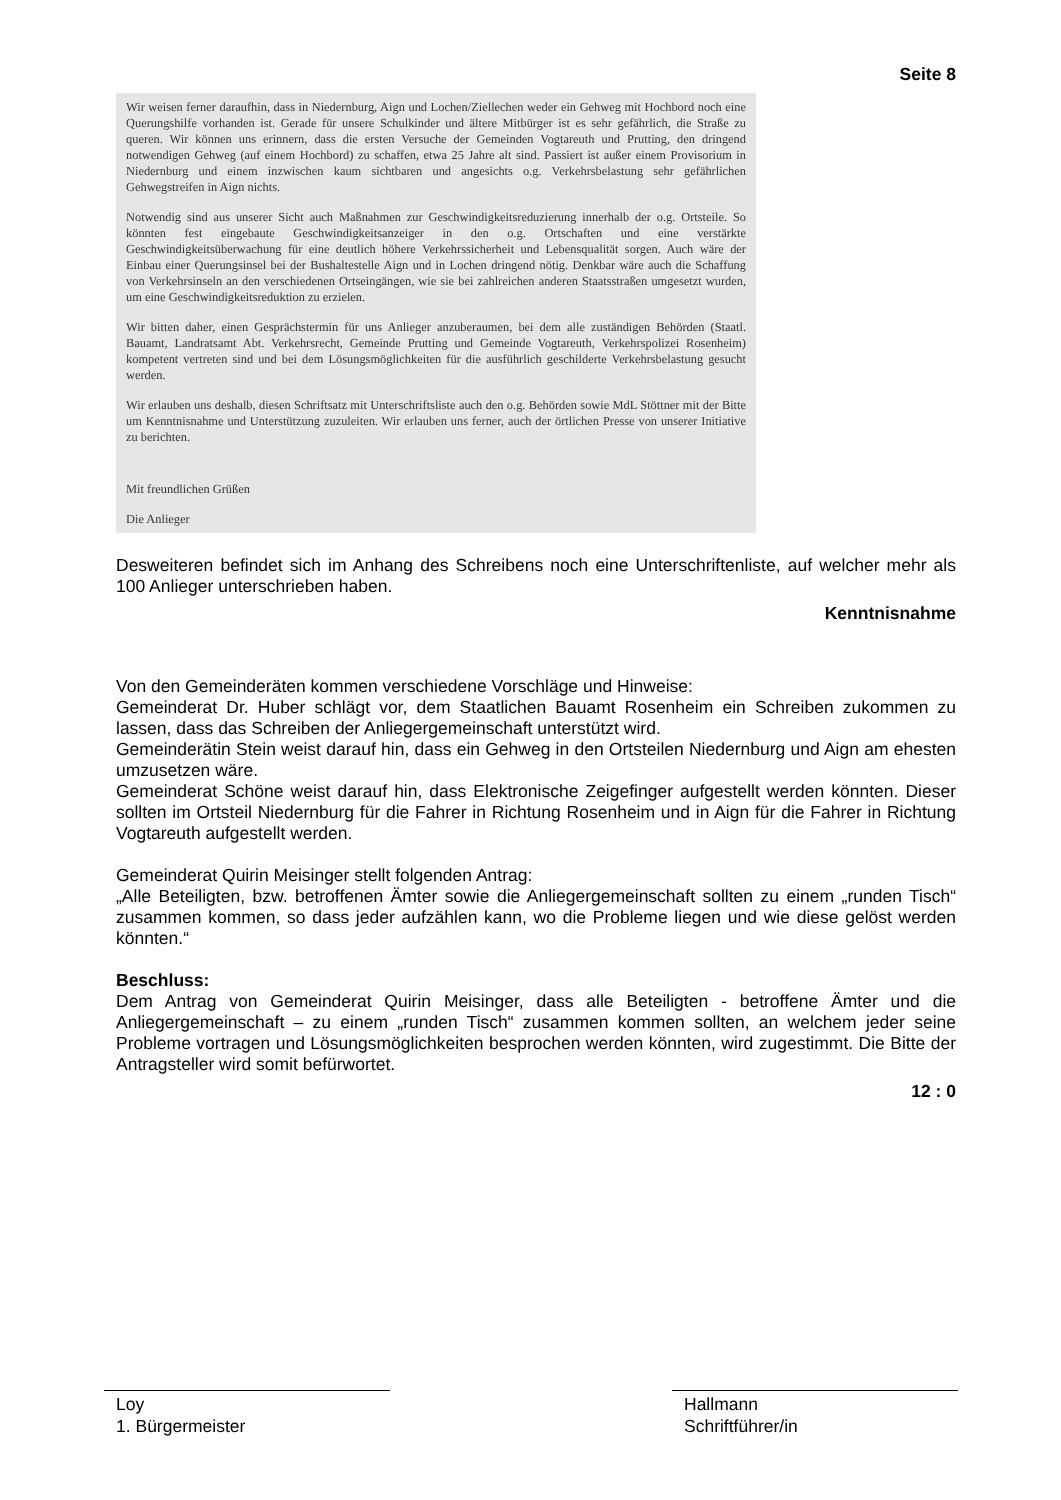Seite 8
Wir weisen ferner daraufhin, dass in Niedernburg, Aign und Lochen/Ziellechen weder ein Gehweg mit Hochbord noch eine Querungshilfe vorhanden ist. Gerade für unsere Schulkinder und ältere Mitbürger ist es sehr gefährlich, die Straße zu queren. Wir können uns erinnern, dass die ersten Versuche der Gemeinden Vogtareuth und Prutting, den dringend notwendigen Gehweg (auf einem Hochbord) zu schaffen, etwa 25 Jahre alt sind. Passiert ist außer einem Provisorium in Niedernburg und einem inzwischen kaum sichtbaren und angesichts o.g. Verkehrsbelastung sehr gefährlichen Gehwegstreifen in Aign nichts.
Notwendig sind aus unserer Sicht auch Maßnahmen zur Geschwindigkeitsreduzierung innerhalb der o.g. Ortsteile. So könnten fest eingebaute Geschwindigkeitsanzeiger in den o.g. Ortschaften und eine verstärkte Geschwindigkeitsüberwachung für eine deutlich höhere Verkehrssicherheit und Lebensqualität sorgen. Auch wäre der Einbau einer Querungsinsel bei der Bushaltestelle Aign und in Lochen dringend nötig. Denkbar wäre auch die Schaffung von Verkehrsinseln an den verschiedenen Ortseingängen, wie sie bei zahlreichen anderen Staatsstraßen umgesetzt wurden, um eine Geschwindigkeitsreduktion zu erzielen.
Wir bitten daher, einen Gesprächstermin für uns Anlieger anzuberaumen, bei dem alle zuständigen Behörden (Staatl. Bauamt, Landratsamt Abt. Verkehrsrecht, Gemeinde Prutting und Gemeinde Vogtareuth, Verkehrspolizei Rosenheim) kompetent vertreten sind und bei dem Lösungsmöglichkeiten für die ausführlich geschilderte Verkehrsbelastung gesucht werden.
Wir erlauben uns deshalb, diesen Schriftsatz mit Unterschriftsliste auch den o.g. Behörden sowie MdL Stöttner mit der Bitte um Kenntnisnahme und Unterstützung zuzuleiten. Wir erlauben uns ferner, auch der örtlichen Presse von unserer Initiative zu berichten.
Mit freundlichen Grüßen
Die Anlieger
Desweiteren befindet sich im Anhang des Schreibens noch eine Unterschriftenliste, auf welcher mehr als 100 Anlieger unterschrieben haben.
Kenntnisnahme
Von den Gemeinderäten kommen verschiedene Vorschläge und Hinweise:
Gemeinderat Dr. Huber schlägt vor, dem Staatlichen Bauamt Rosenheim ein Schreiben zukommen zu lassen, dass das Schreiben der Anliegergemeinschaft unterstützt wird.
Gemeinderätin Stein weist darauf hin, dass ein Gehweg in den Ortsteilen Niedernburg und Aign am ehesten umzusetzen wäre.
Gemeinderat Schöne weist darauf hin, dass Elektronische Zeigefinger aufgestellt werden könnten. Dieser sollten im Ortsteil Niedernburg für die Fahrer in Richtung Rosenheim und in Aign für die Fahrer in Richtung Vogtareuth aufgestellt werden.
Gemeinderat Quirin Meisinger stellt folgenden Antrag:
„Alle Beteiligten, bzw. betroffenen Ämter sowie die Anliegergemeinschaft sollten zu einem „runden Tisch“ zusammen kommen, so dass jeder aufzählen kann, wo die Probleme liegen und wie diese gelöst werden könnten.“
Beschluss:
Dem Antrag von Gemeinderat Quirin Meisinger, dass alle Beteiligten - betroffene Ämter und die Anliegergemeinschaft – zu einem „runden Tisch“ zusammen kommen sollten, an welchem jeder seine Probleme vortragen und Lösungsmöglichkeiten besprochen werden könnten, wird zugestimmt. Die Bitte der Antragsteller wird somit befürwortet.
12 : 0
Loy
1. Bürgermeister
Hallmann
Schriftführer/in